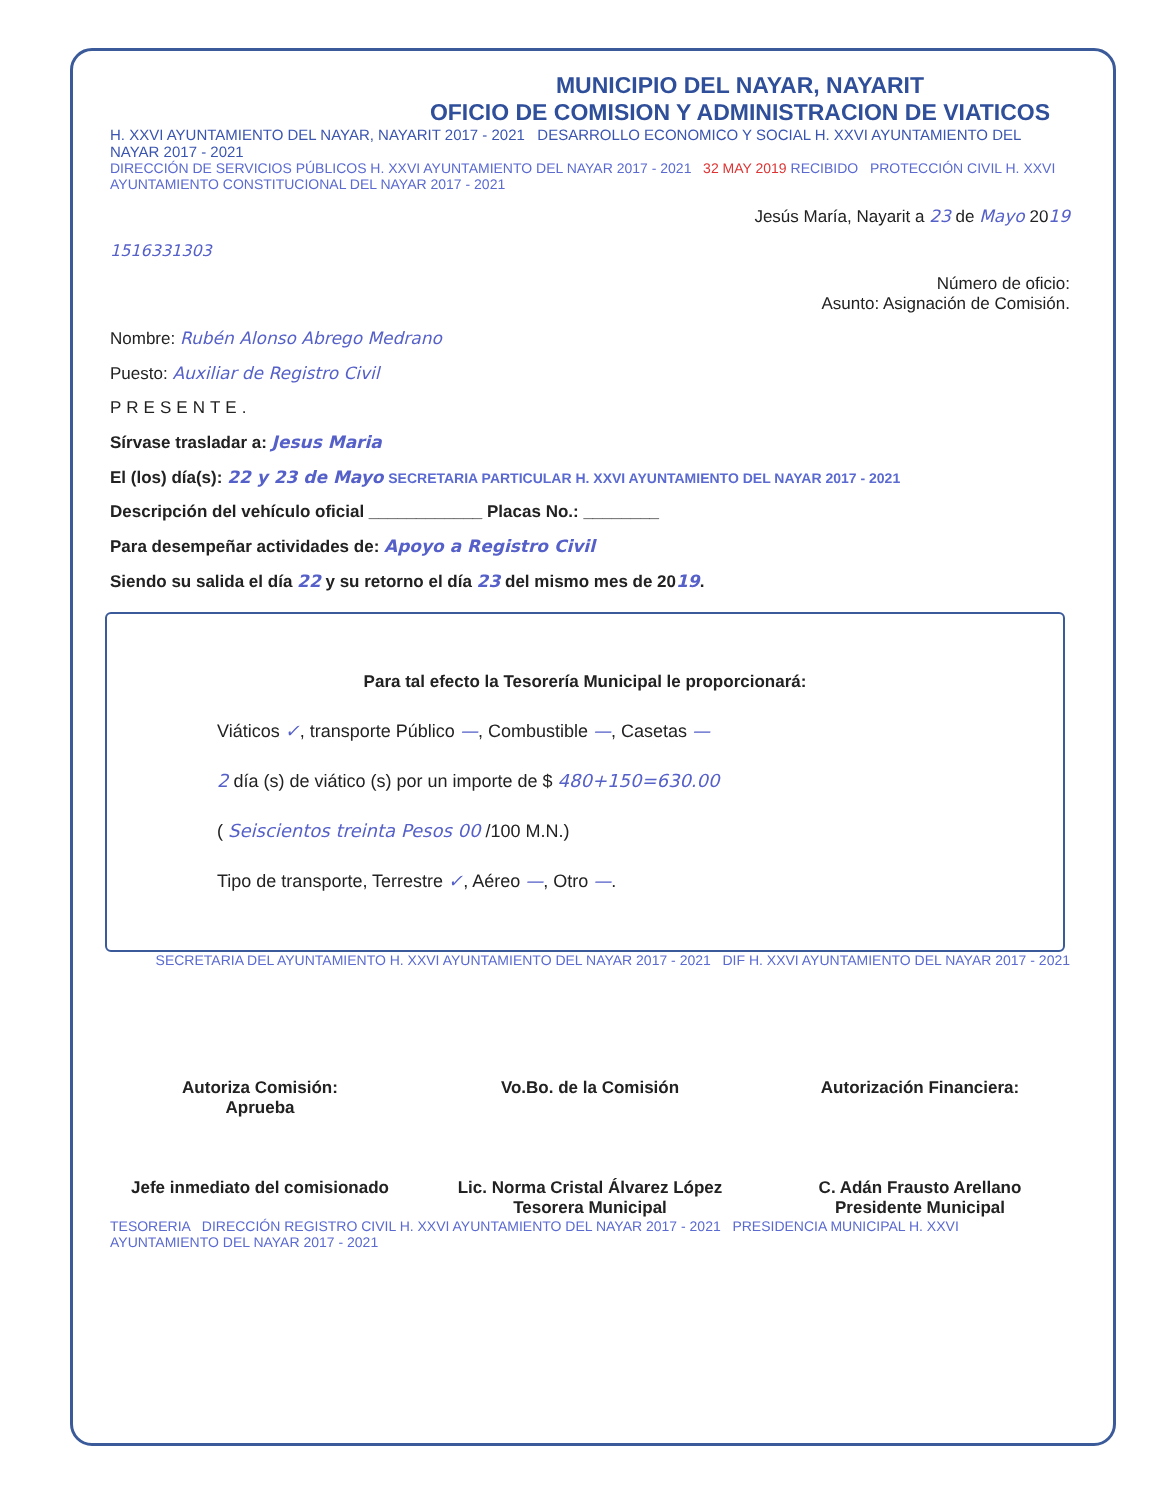MUNICIPIO DEL NAYAR, NAYARIT
OFICIO DE COMISION Y ADMINISTRACION DE VIATICOS
H. XXVI AYUNTAMIENTO DEL NAYAR, NAYARIT 2017 - 2021 DESARROLLO ECONOMICO Y SOCIAL H. XXVI AYUNTAMIENTO DEL NAYAR 2017 - 2021
DIRECCIÓN DE SERVICIOS PÚBLICOS H. XXVI AYUNTAMIENTO DEL NAYAR 2017 - 2021 32 MAY 2019 RECIBIDO PROTECCIÓN CIVIL H. XXVI AYUNTAMIENTO CONSTITUCIONAL DEL NAYAR 2017 - 2021
Jesús María, Nayarit a 23 de Mayo 2019
1516331303
Número de oficio:
Asunto: Asignación de Comisión.
Nombre: Rubén Alonso Abrego Medrano
Puesto: Auxiliar de Registro Civil
PRESENTE.
Sírvase trasladar a: Jesus Maria
El (los) día(s): 22 y 23 de Mayo SECRETARIA PARTICULAR H. XXVI AYUNTAMIENTO DEL NAYAR 2017 - 2021
Descripción del vehículo oficial ____________ Placas No.: ________
Para desempeñar actividades de: Apoyo a Registro Civil
Siendo su salida el día 22 y su retorno el día 23 del mismo mes de 2019.
Para tal efecto la Tesorería Municipal le proporcionará:
Viáticos ✓, transporte Público —, Combustible —, Casetas —
2 día (s) de viático (s) por un importe de $ 480+150=630.00
( Seiscientos treinta Pesos 00 /100 M.N.)
Tipo de transporte, Terrestre ✓, Aéreo —, Otro —.
SECRETARIA DEL AYUNTAMIENTO H. XXVI AYUNTAMIENTO DEL NAYAR 2017 - 2021 DIF H. XXVI AYUNTAMIENTO DEL NAYAR 2017 - 2021
Autoriza Comisión:
Aprueba
Jefe inmediato del comisionado
Vo.Bo. de la Comisión
Lic. Norma Cristal Álvarez López
Tesorera Municipal
Autorización Financiera:
C. Adán Frausto Arellano
Presidente Municipal
TESORERIA DIRECCIÓN REGISTRO CIVIL H. XXVI AYUNTAMIENTO DEL NAYAR 2017 - 2021 PRESIDENCIA MUNICIPAL H. XXVI AYUNTAMIENTO DEL NAYAR 2017 - 2021